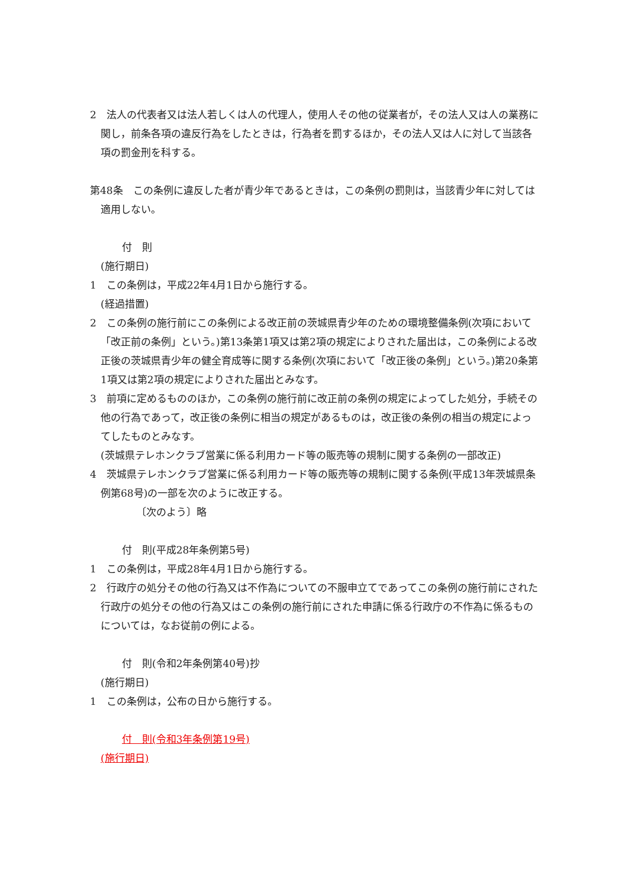2　法人の代表者又は法人若しくは人の代理人，使用人その他の従業者が，その法人又は人の業務に関し，前条各項の違反行為をしたときは，行為者を罰するほか，その法人又は人に対して当該各項の罰金刑を科する。
第48条　この条例に違反した者が青少年であるときは，この条例の罰則は，当該青少年に対しては適用しない。
付　則
(施行期日)
1　この条例は，平成22年4月1日から施行する。
(経過措置)
2　この条例の施行前にこの条例による改正前の茨城県青少年のための環境整備条例(次項において「改正前の条例」という。)第13条第1項又は第2項の規定によりされた届出は，この条例による改正後の茨城県青少年の健全育成等に関する条例(次項において「改正後の条例」という。)第20条第1項又は第2項の規定によりされた届出とみなす。
3　前項に定めるもののほか，この条例の施行前に改正前の条例の規定によってした処分，手続その他の行為であって，改正後の条例に相当の規定があるものは，改正後の条例の相当の規定によってしたものとみなす。
(茨城県テレホンクラブ営業に係る利用カード等の販売等の規制に関する条例の一部改正)
4　茨城県テレホンクラブ営業に係る利用カード等の販売等の規制に関する条例(平成13年茨城県条例第68号)の一部を次のように改正する。
〔次のよう〕略
付　則(平成28年条例第5号)
1　この条例は，平成28年4月1日から施行する。
2　行政庁の処分その他の行為又は不作為についての不服申立てであってこの条例の施行前にされた行政庁の処分その他の行為又はこの条例の施行前にされた申請に係る行政庁の不作為に係るものについては，なお従前の例による。
付　則(令和2年条例第40号)抄
(施行期日)
1　この条例は，公布の日から施行する。
付　則(令和3年条例第19号)
(施行期日)